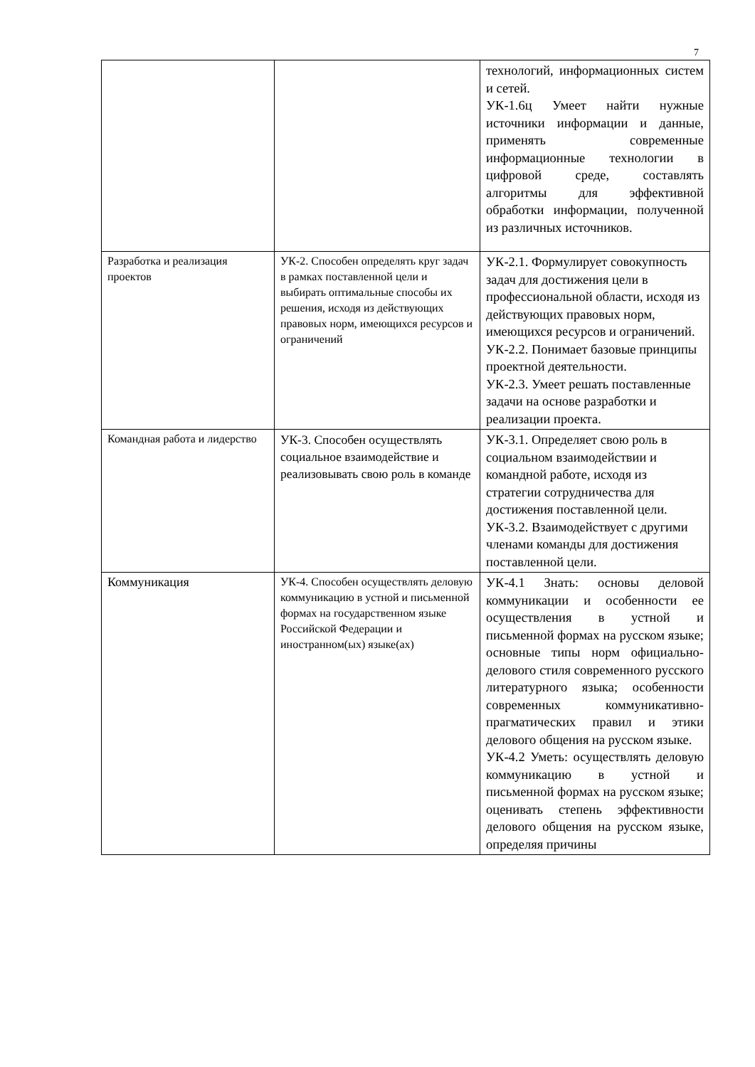7
| | | технологий, информационных систем и сетей. УК-1.6ц Умеет найти нужные источники информации и данные, применять современные информационные технологии в цифровой среде, составлять алгоритмы для эффективной обработки информации, полученной из различных источников. |
| Разработка и реализация проектов | УК-2. Способен определять круг задач в рамках поставленной цели и выбирать оптимальные способы их решения, исходя из действующих правовых норм, имеющихся ресурсов и ограничений | УК-2.1. Формулирует совокупность задач для достижения цели в профессиональной области, исходя из действующих правовых норм, имеющихся ресурсов и ограничений. УК-2.2. Понимает базовые принципы проектной деятельности. УК-2.3. Умеет решать поставленные задачи на основе разработки и реализации проекта. |
| Командная работа и лидерство | УК-3. Способен осуществлять социальное взаимодействие и реализовывать свою роль в команде | УК-3.1. Определяет свою роль в социальном взаимодействии и командной работе, исходя из стратегии сотрудничества для достижения поставленной цели. УК-3.2. Взаимодействует с другими членами команды для достижения поставленной цели. |
| Коммуникация | УК-4. Способен осуществлять деловую коммуникацию в устной и письменной формах на государственном языке Российской Федерации и иностранном(ых) языке(ах) | УК-4.1 Знать: основы деловой коммуникации и особенности ее осуществления в устной и письменной формах на русском языке; основные типы норм официально-делового стиля современного русского литературного языка; особенности современных коммуникативно-прагматических правил и этики делового общения на русском языке. УК-4.2 Уметь: осуществлять деловую коммуникацию в устной и письменной формах на русском языке; оценивать степень эффективности делового общения на русском языке, определяя причины |